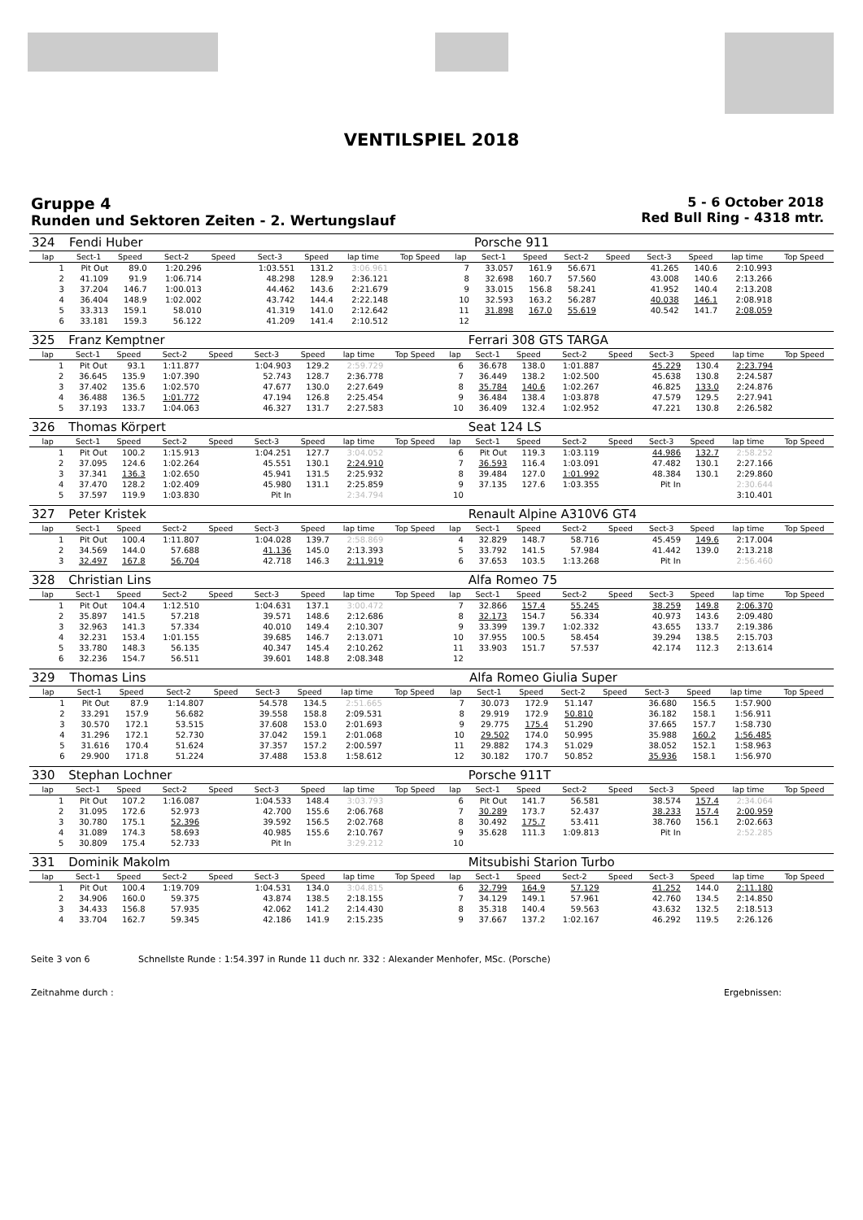VENTILSPIEL 2018
Gruppe 4
Runden und Sektoren Zeiten - 2. Wertungslauf
5 - 6 October 2018
Red Bull Ring - 4318 mtr.
| 324 | Fendi Huber | | | | | | | | | Porsche 911 | | | | | | | |
| --- | --- | --- | --- | --- | --- | --- | --- | --- | --- | --- | --- | --- | --- | --- | --- | --- | --- |
| lap | Sect-1 | Speed | Sect-2 | Speed | Sect-3 | Speed | lap time | Top Speed | lap | Sect-1 | Speed | Sect-2 | Speed | Sect-3 | Speed | lap time | Top Speed |
| 1 | Pit Out | 89.0 | 1:20.296 | | 1:03.551 | 131.2 | 3:06.961 | | 7 | 33.057 | 161.9 | 56.671 | | 41.265 | 140.6 | 2:10.993 | |
| 2 | 41.109 | 91.9 | 1:06.714 | | 48.298 | 128.9 | 2:36.121 | | 8 | 32.698 | 160.7 | 57.560 | | 43.008 | 140.6 | 2:13.266 | |
| 3 | 37.204 | 146.7 | 1:00.013 | | 44.462 | 143.6 | 2:21.679 | | 9 | 33.015 | 156.8 | 58.241 | | 41.952 | 140.4 | 2:13.208 | |
| 4 | 36.404 | 148.9 | 1:02.002 | | 43.742 | 144.4 | 2:22.148 | | 10 | 32.593 | 163.2 | 56.287 | | 40.038 | 146.1 | 2:08.918 | |
| 5 | 33.313 | 159.1 | 58.010 | | 41.319 | 141.0 | 2:12.642 | | 11 | 31.898 | 167.0 | 55.619 | | 40.542 | 141.7 | 2:08.059 | |
| 6 | 33.181 | 159.3 | 56.122 | | 41.209 | 141.4 | 2:10.512 | | 12 | | | | | | | | |
| 325 | Franz Kemptner | | | | | | | | | Ferrari 308 GTS TARGA | | | | | | | |
| --- | --- | --- | --- | --- | --- | --- | --- | --- | --- | --- | --- | --- | --- | --- | --- | --- | --- |
| lap | Sect-1 | Speed | Sect-2 | Speed | Sect-3 | Speed | lap time | Top Speed | lap | Sect-1 | Speed | Sect-2 | Speed | Sect-3 | Speed | lap time | Top Speed |
| 1 | Pit Out | 93.1 | 1:11.877 | | 1:04.903 | 129.2 | 2:59.729 | | 6 | 36.678 | 138.0 | 1:01.887 | | 45.229 | 130.4 | 2:23.794 | |
| 2 | 36.645 | 135.9 | 1:07.390 | | 52.743 | 128.7 | 2:36.778 | | 7 | 36.449 | 138.2 | 1:02.500 | | 45.638 | 130.8 | 2:24.587 | |
| 3 | 37.402 | 135.6 | 1:02.570 | | 47.677 | 130.0 | 2:27.649 | | 8 | 35.784 | 140.6 | 1:02.267 | | 46.825 | 133.0 | 2:24.876 | |
| 4 | 36.488 | 136.5 | 1:01.772 | | 47.194 | 126.8 | 2:25.454 | | 9 | 36.484 | 138.4 | 1:03.878 | | 47.579 | 129.5 | 2:27.941 | |
| 5 | 37.193 | 133.7 | 1:04.063 | | 46.327 | 131.7 | 2:27.583 | | 10 | 36.409 | 132.4 | 1:02.952 | | 47.221 | 130.8 | 2:26.582 | |
| 326 | Thomas Körpert | | | | | | | | | Seat 124 LS | | | | | | | |
| --- | --- | --- | --- | --- | --- | --- | --- | --- | --- | --- | --- | --- | --- | --- | --- | --- | --- |
| lap | Sect-1 | Speed | Sect-2 | Speed | Sect-3 | Speed | lap time | Top Speed | lap | Sect-1 | Speed | Sect-2 | Speed | Sect-3 | Speed | lap time | Top Speed |
| 1 | Pit Out | 100.2 | 1:15.913 | | 1:04.251 | 127.7 | 3:04.052 | | 6 | Pit Out | 119.3 | 1:03.119 | | 44.986 | 132.7 | 2:58.252 | |
| 2 | 37.095 | 124.6 | 1:02.264 | | 45.551 | 130.1 | 2:24.910 | | 7 | 36.593 | 116.4 | 1:03.091 | | 47.482 | 130.1 | 2:27.166 | |
| 3 | 37.341 | 136.3 | 1:02.650 | | 45.941 | 131.5 | 2:25.932 | | 8 | 39.484 | 127.0 | 1:01.992 | | 48.384 | 130.1 | 2:29.860 | |
| 4 | 37.470 | 128.2 | 1:02.409 | | 45.980 | 131.1 | 2:25.859 | | 9 | 37.135 | 127.6 | 1:03.355 | | Pit In | | 2:30.644 | |
| 5 | 37.597 | 119.9 | 1:03.830 | | Pit In | | 2:34.794 | | 10 | | | | | | | 3:10.401 | |
| 327 | Peter Kristek | | | | | | | | | Renault Alpine A310V6 GT4 | | | | | | | |
| --- | --- | --- | --- | --- | --- | --- | --- | --- | --- | --- | --- | --- | --- | --- | --- | --- | --- |
| lap | Sect-1 | Speed | Sect-2 | Speed | Sect-3 | Speed | lap time | Top Speed | lap | Sect-1 | Speed | Sect-2 | Speed | Sect-3 | Speed | lap time | Top Speed |
| 1 | Pit Out | 100.4 | 1:11.807 | | 1:04.028 | 139.7 | 2:58.869 | | 4 | 32.829 | 148.7 | 58.716 | | 45.459 | 149.6 | 2:17.004 | |
| 2 | 34.569 | 144.0 | 57.688 | | 41.136 | 145.0 | 2:13.393 | | 5 | 33.792 | 141.5 | 57.984 | | 41.442 | 139.0 | 2:13.218 | |
| 3 | 32.497 | 167.8 | 56.704 | | 42.718 | 146.3 | 2:11.919 | | 6 | 37.653 | 103.5 | 1:13.268 | | Pit In | | 2:56.460 | |
| 328 | Christian Lins | | | | | | | | | Alfa Romeo 75 | | | | | | | |
| --- | --- | --- | --- | --- | --- | --- | --- | --- | --- | --- | --- | --- | --- | --- | --- | --- | --- |
| lap | Sect-1 | Speed | Sect-2 | Speed | Sect-3 | Speed | lap time | Top Speed | lap | Sect-1 | Speed | Sect-2 | Speed | Sect-3 | Speed | lap time | Top Speed |
| 1 | Pit Out | 104.4 | 1:12.510 | | 1:04.631 | 137.1 | 3:00.472 | | 7 | 32.866 | 157.4 | 55.245 | | 38.259 | 149.8 | 2:06.370 | |
| 2 | 35.897 | 141.5 | 57.218 | | 39.571 | 148.6 | 2:12.686 | | 8 | 32.173 | 154.7 | 56.334 | | 40.973 | 143.6 | 2:09.480 | |
| 3 | 32.963 | 141.3 | 57.334 | | 40.010 | 149.4 | 2:10.307 | | 9 | 33.399 | 139.7 | 1:02.332 | | 43.655 | 133.7 | 2:19.386 | |
| 4 | 32.231 | 153.4 | 1:01.155 | | 39.685 | 146.7 | 2:13.071 | | 10 | 37.955 | 100.5 | 58.454 | | 39.294 | 138.5 | 2:15.703 | |
| 5 | 33.780 | 148.3 | 56.135 | | 40.347 | 145.4 | 2:10.262 | | 11 | 33.903 | 151.7 | 57.537 | | 42.174 | 112.3 | 2:13.614 | |
| 6 | 32.236 | 154.7 | 56.511 | | 39.601 | 148.8 | 2:08.348 | | 12 | | | | | | | | |
| 329 | Thomas Lins | | | | | | | | | Alfa Romeo Giulia Super | | | | | | | |
| --- | --- | --- | --- | --- | --- | --- | --- | --- | --- | --- | --- | --- | --- | --- | --- | --- | --- |
| lap | Sect-1 | Speed | Sect-2 | Speed | Sect-3 | Speed | lap time | Top Speed | lap | Sect-1 | Speed | Sect-2 | Speed | Sect-3 | Speed | lap time | Top Speed |
| 1 | Pit Out | 87.9 | 1:14.807 | | 54.578 | 134.5 | 2:51.665 | | 7 | 30.073 | 172.9 | 51.147 | | 36.680 | 156.5 | 1:57.900 | |
| 2 | 33.291 | 157.9 | 56.682 | | 39.558 | 158.8 | 2:09.531 | | 8 | 29.919 | 172.9 | 50.810 | | 36.182 | 158.1 | 1:56.911 | |
| 3 | 30.570 | 172.1 | 53.515 | | 37.608 | 153.0 | 2:01.693 | | 9 | 29.775 | 175.4 | 51.290 | | 37.665 | 157.7 | 1:58.730 | |
| 4 | 31.296 | 172.1 | 52.730 | | 37.042 | 159.1 | 2:01.068 | | 10 | 29.502 | 174.0 | 50.995 | | 35.988 | 160.2 | 1:56.485 | |
| 5 | 31.616 | 170.4 | 51.624 | | 37.357 | 157.2 | 2:00.597 | | 11 | 29.882 | 174.3 | 51.029 | | 38.052 | 152.1 | 1:58.963 | |
| 6 | 29.900 | 171.8 | 51.224 | | 37.488 | 153.8 | 1:58.612 | | 12 | 30.182 | 170.7 | 50.852 | | 35.936 | 158.1 | 1:56.970 | |
| 330 | Stephan Lochner | | | | | | | | | Porsche 911T | | | | | | | |
| --- | --- | --- | --- | --- | --- | --- | --- | --- | --- | --- | --- | --- | --- | --- | --- | --- | --- |
| lap | Sect-1 | Speed | Sect-2 | Speed | Sect-3 | Speed | lap time | Top Speed | lap | Sect-1 | Speed | Sect-2 | Speed | Sect-3 | Speed | lap time | Top Speed |
| 1 | Pit Out | 107.2 | 1:16.087 | | 1:04.533 | 148.4 | 3:03.793 | | 6 | Pit Out | 141.7 | 56.581 | | 38.574 | 157.4 | 2:34.064 | |
| 2 | 31.095 | 172.6 | 52.973 | | 42.700 | 155.6 | 2:06.768 | | 7 | 30.289 | 173.7 | 52.437 | | 38.233 | 157.4 | 2:00.959 | |
| 3 | 30.780 | 175.1 | 52.396 | | 39.592 | 156.5 | 2:02.768 | | 8 | 30.492 | 175.7 | 53.411 | | 38.760 | 156.1 | 2:02.663 | |
| 4 | 31.089 | 174.3 | 58.693 | | 40.985 | 155.6 | 2:10.767 | | 9 | 35.628 | 111.3 | 1:09.813 | | Pit In | | 2:52.285 | |
| 5 | 30.809 | 175.4 | 52.733 | | Pit In | | 3:29.212 | | 10 | | | | | | | | |
| 331 | Dominik Makolm | | | | | | | | | Mitsubishi Starion Turbo | | | | | | | |
| --- | --- | --- | --- | --- | --- | --- | --- | --- | --- | --- | --- | --- | --- | --- | --- | --- | --- |
| lap | Sect-1 | Speed | Sect-2 | Speed | Sect-3 | Speed | lap time | Top Speed | lap | Sect-1 | Speed | Sect-2 | Speed | Sect-3 | Speed | lap time | Top Speed |
| 1 | Pit Out | 100.4 | 1:19.709 | | 1:04.531 | 134.0 | 3:04.815 | | 6 | 32.799 | 164.9 | 57.129 | | 41.252 | 144.0 | 2:11.180 | |
| 2 | 34.906 | 160.0 | 59.375 | | 43.874 | 138.5 | 2:18.155 | | 7 | 34.129 | 149.1 | 57.961 | | 42.760 | 134.5 | 2:14.850 | |
| 3 | 34.433 | 156.8 | 57.935 | | 42.062 | 141.2 | 2:14.430 | | 8 | 35.318 | 140.4 | 59.563 | | 43.632 | 132.5 | 2:18.513 | |
| 4 | 33.704 | 162.7 | 59.345 | | 42.186 | 141.9 | 2:15.235 | | 9 | 37.667 | 137.2 | 1:02.167 | | 46.292 | 119.5 | 2:26.126 | |
Seite 3 von 6 Schnellste Runde : 1:54.397 in Runde 11 duch nr. 332 : Alexander Menhofer, MSc. (Porsche)
Zeitnahme durch : Ergebnissen: